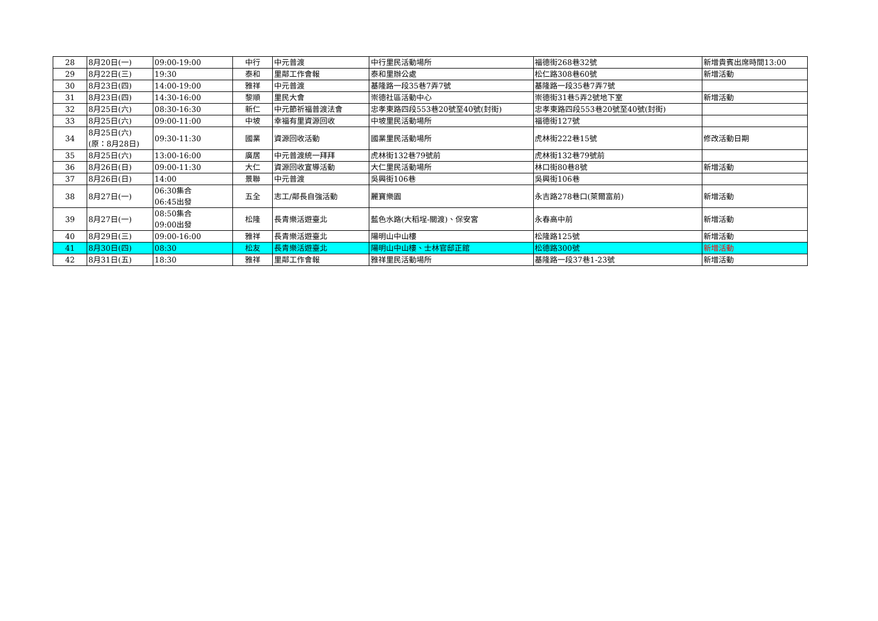| 28 | 8月20日(一) | 09:00-19:00 | 中行 | 中元普渡 | 中行里民活動場所 | 福德街268巷32號 | 新增貴賓出席時間13:00 |
| 29 | 8月22日(三) | 19:30 | 泰和 | 里鄰工作會報 | 泰和里辦公處 | 松仁路308巷60號 | 新增活動 |
| 30 | 8月23日(四) | 14:00-19:00 | 雅祥 | 中元普渡 | 基隆路一段35巷7弄7號 | 基隆路一段35巷7弄7號 | |
| 31 | 8月23日(四) | 14:30-16:00 | 黎順 | 里民大會 | 崇德社區活動中心 | 崇德街31巷5弄2號地下室 | 新增活動 |
| 32 | 8月25日(六) | 08:30-16:30 | 新仁 | 中元節祈福普渡法會 | 忠孝東路四段553巷20號至40號(封街) | 忠孝東路四段553巷20號至40號(封街) | |
| 33 | 8月25日(六) | 09:00-11:00 | 中坡 | 幸福有里資源回收 | 中坡里民活動場所 | 福德街127號 | |
| 34 | 8月25日(六) (原：8月28日) | 09:30-11:30 | 國業 | 資源回收活動 | 國業里民活動場所 | 虎林街222巷15號 | 修改活動日期 |
| 35 | 8月25日(六) | 13:00-16:00 | 廣居 | 中元普渡統一拜拜 | 虎林街132巷79號前 | 虎林街132巷79號前 | |
| 36 | 8月26日(日) | 09:00-11:30 | 大仁 | 資源回收宣導活動 | 大仁里民活動場所 | 林口街80巷8號 | 新增活動 |
| 37 | 8月26日(日) | 14:00 | 景聯 | 中元普渡 | 吳興街106巷 | 吳興街106巷 | |
| 38 | 8月27日(一) | 06:30集合 06:45出發 | 五全 | 志工/鄰長自強活動 | 麗寶樂園 | 永吉路278巷口(萊爾富前) | 新增活動 |
| 39 | 8月27日(一) | 08:50集合 09:00出發 | 松隆 | 長青樂活遊臺北 | 藍色水路(大稻埕-關渡)、保安宮 | 永春高中前 | 新增活動 |
| 40 | 8月29日(三) | 09:00-16:00 | 雅祥 | 長青樂活遊臺北 | 陽明山中山樓 | 松隆路125號 | 新增活動 |
| 41 | 8月30日(四) | 08:30 | 松友 | 長青樂活遊臺北 | 陽明山中山樓、士林官邸正館 | 松德路300號 | 新增活動 |
| 42 | 8月31日(五) | 18:30 | 雅祥 | 里鄰工作會報 | 雅祥里民活動場所 | 基隆路一段37巷1-23號 | 新增活動 |